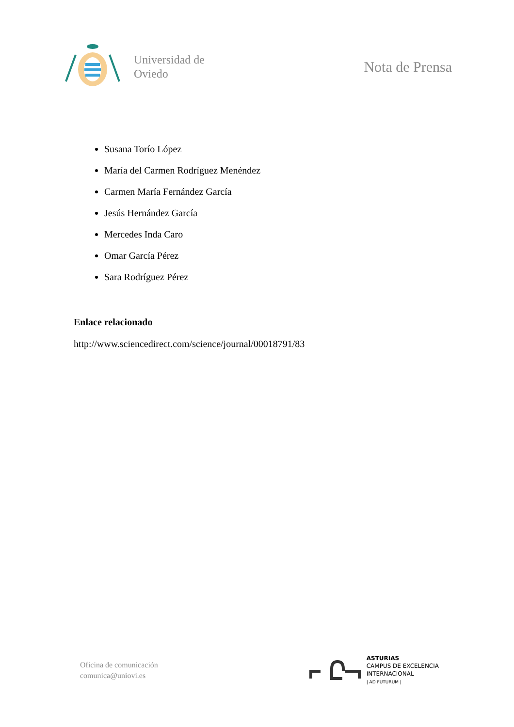Universidad de
Oviedo
Nota de Prensa
Susana Torío López
María del Carmen Rodríguez Menéndez
Carmen María Fernández García
Jesús Hernández García
Mercedes Inda Caro
Omar García Pérez
Sara Rodríguez Pérez
Enlace relacionado
http://www.sciencedirect.com/science/journal/00018791/83
Oficina de comunicación
comunica@uniovi.es
ASTURIAS
CAMPUS DE EXCELENCIA
INTERNACIONAL
| AD FUTURUM |